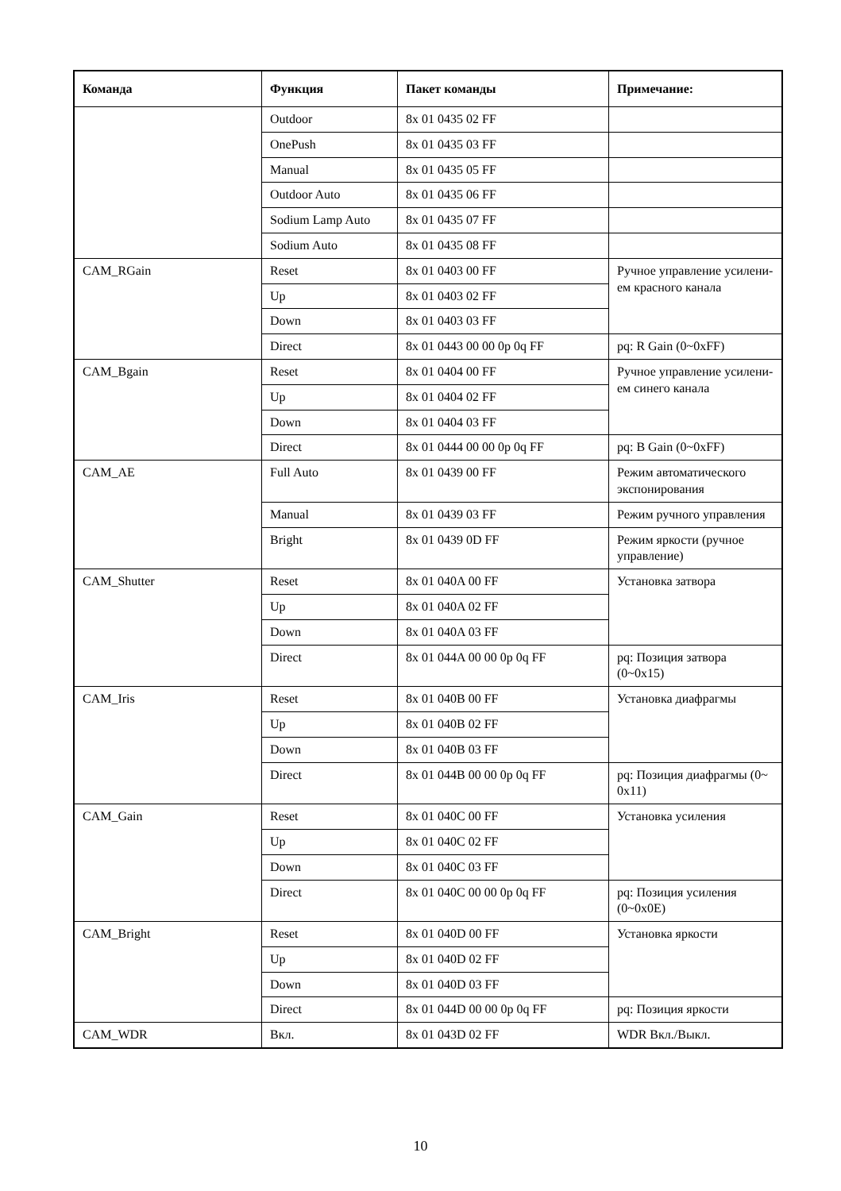| Команда | Функция | Пакет команды | Примечание: |
| --- | --- | --- | --- |
| | Outdoor | 8x 01 0435 02 FF | |
| | OnePush | 8x 01 0435 03 FF | |
| | Manual | 8x 01 0435 05 FF | |
| | Outdoor Auto | 8x 01 0435 06 FF | |
| | Sodium Lamp Auto | 8x 01 0435 07 FF | |
| | Sodium Auto | 8x 01 0435 08 FF | |
| CAM_RGain | Reset | 8x 01 0403 00 FF | Ручное управление усилени-ем красного канала |
| | Up | 8x 01 0403 02 FF | |
| | Down | 8x 01 0403 03 FF | |
| | Direct | 8x 01 0443 00 00 0p 0q FF | pq: R Gain (0~0xFF) |
| CAM_Bgain | Reset | 8x 01 0404 00 FF | Ручное управление усилени-ем синего канала |
| | Up | 8x 01 0404 02 FF | |
| | Down | 8x 01 0404 03 FF | |
| | Direct | 8x 01 0444 00 00 0p 0q FF | pq: B Gain (0~0xFF) |
| CAM_AE | Full Auto | 8x 01 0439 00 FF | Режим автоматического экспонирования |
| | Manual | 8x 01 0439 03 FF | Режим ручного управления |
| | Bright | 8x 01 0439 0D FF | Режим яркости (ручное управление) |
| CAM_Shutter | Reset | 8x 01 040A 00 FF | Установка затвора |
| | Up | 8x 01 040A 02 FF | |
| | Down | 8x 01 040A 03 FF | |
| | Direct | 8x 01 044A 00 00 0p 0q FF | pq: Позиция затвора (0~0x15) |
| CAM_Iris | Reset | 8x 01 040B 00 FF | Установка диафрагмы |
| | Up | 8x 01 040B 02 FF | |
| | Down | 8x 01 040B 03 FF | |
| | Direct | 8x 01 044B 00 00 0p 0q FF | pq: Позиция диафрагмы (0~ 0x11) |
| CAM_Gain | Reset | 8x 01 040C 00 FF | Установка усиления |
| | Up | 8x 01 040C 02 FF | |
| | Down | 8x 01 040C 03 FF | |
| | Direct | 8x 01 040C 00 00 0p 0q FF | pq: Позиция усиления (0~0x0E) |
| CAM_Bright | Reset | 8x 01 040D 00 FF | Установка яркости |
| | Up | 8x 01 040D 02 FF | |
| | Down | 8x 01 040D 03 FF | |
| | Direct | 8x 01 044D 00 00 0p 0q FF | pq: Позиция яркости |
| CAM_WDR | Вкл. | 8x 01 043D 02 FF | WDR Вкл./Выкл. |
10